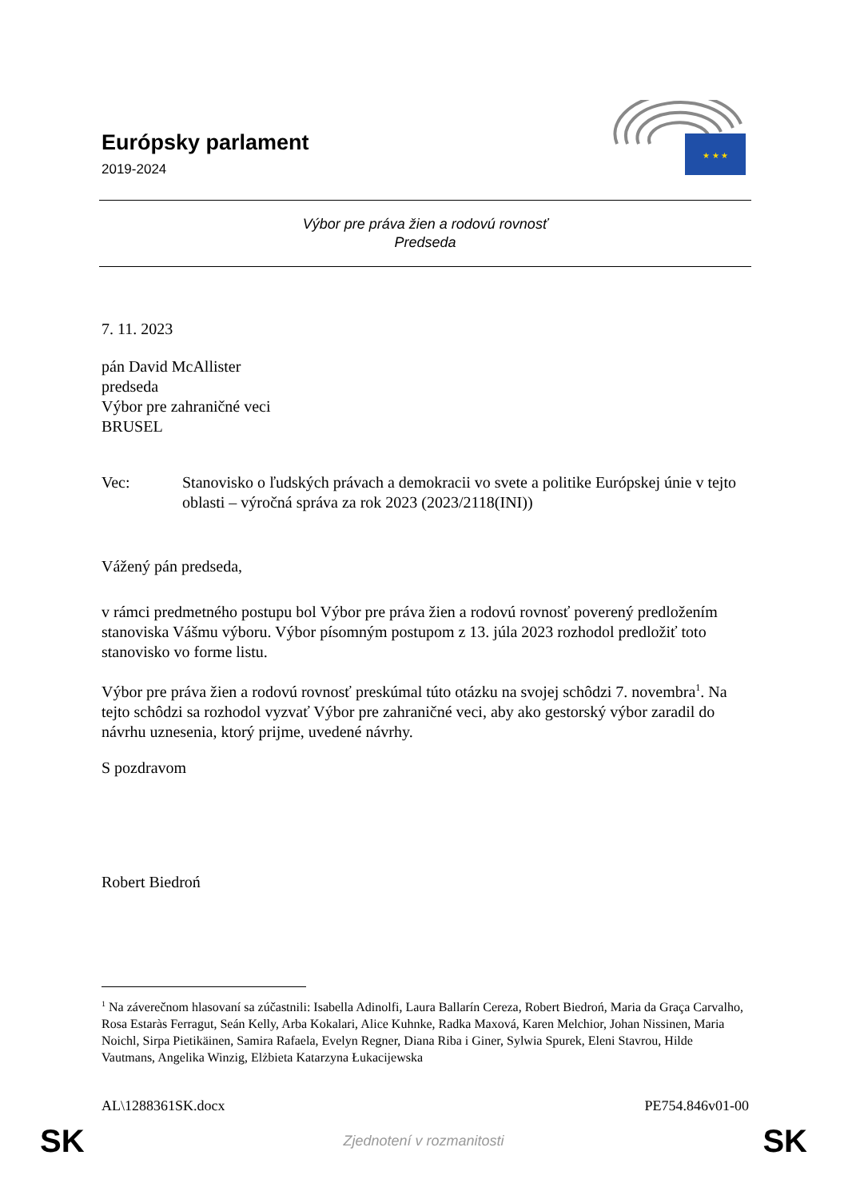Európsky parlament
2019-2024
★ ★ ★
Výbor pre práva žien a rodovú rovnosť
Predseda
7. 11. 2023
pán David McAllister
predseda
Výbor pre zahraničné veci
BRUSEL
Vec: Stanovisko o ľudských právach a demokracii vo svete a politike Európskej únie v tejto oblasti – výročná správa za rok 2023 (2023/2118(INI))
Vážený pán predseda,
v rámci predmetného postupu bol Výbor pre práva žien a rodovú rovnosť poverený predložením stanoviska Vášmu výboru. Výbor písomným postupom z 13. júla 2023 rozhodol predložiť toto stanovisko vo forme listu.
Výbor pre práva žien a rodovú rovnosť preskúmal túto otázku na svojej schôdzi 7. novembra<sup>1</sup>. Na tejto schôdzi sa rozhodol vyzvať Výbor pre zahraničné veci, aby ako gestorský výbor zaradil do návrhu uznesenia, ktorý prijme, uvedené návrhy.
S pozdravom
Robert Biedroń
<sup>1</sup> Na záverečnom hlasovaní sa zúčastnili: Isabella Adinolfi, Laura Ballarín Cereza, Robert Biedroń, Maria da Graça Carvalho, Rosa Estaràs Ferragut, Seán Kelly, Arba Kokalari, Alice Kuhnke, Radka Maxová, Karen Melchior, Johan Nissinen, Maria Noichl, Sirpa Pietikäinen, Samira Rafaela, Evelyn Regner, Diana Riba i Giner, Sylwia Spurek, Eleni Stavrou, Hilde Vautmans, Angelika Winzig, Elżbieta Katarzyna Łukacijewska
AL\1288361SK.docx PE754.846v01-00
SK Zjednotení v rozmanitosti SK